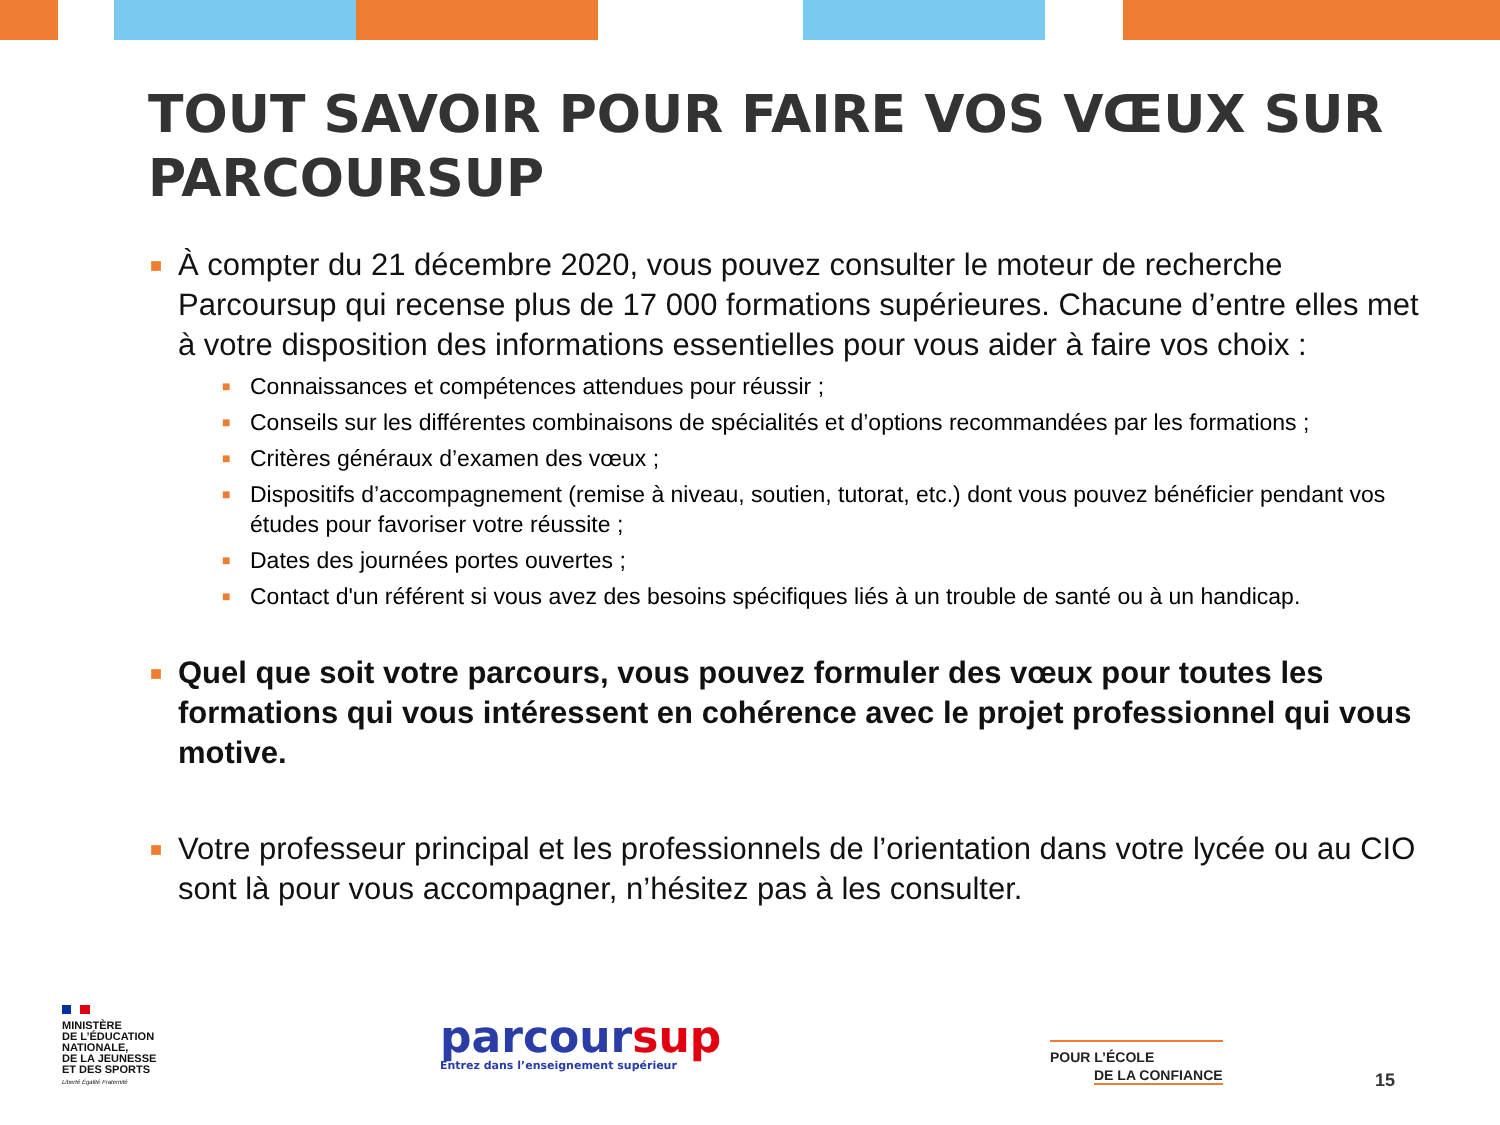TOUT SAVOIR POUR FAIRE VOS VŒUX SUR PARCOURSUP
■ À compter du 21 décembre 2020, vous pouvez consulter le moteur de recherche Parcoursup qui recense plus de 17 000 formations supérieures. Chacune d’entre elles met à votre disposition des informations essentielles pour vous aider à faire vos choix :
■ Connaissances et compétences attendues pour réussir ;
■ Conseils sur les différentes combinaisons de spécialités et d’options recommandées par les formations ;
■ Critères généraux d’examen des vœux ;
■ Dispositifs d’accompagnement (remise à niveau, soutien, tutorat, etc.) dont vous pouvez bénéficier pendant vos études pour favoriser votre réussite ;
■ Dates des journées portes ouvertes ;
■ Contact d'un référent si vous avez des besoins spécifiques liés à un trouble de santé ou à un handicap.
■ Quel que soit votre parcours, vous pouvez formuler des vœux pour toutes les formations qui vous intéressent en cohérence avec le projet professionnel qui vous motive.
■ Votre professeur principal et les professionnels de l’orientation dans votre lycée ou au CIO sont là pour vous accompagner, n’hésitez pas à les consulter.
MINISTÈRE
DE L’ÉDUCATION
NATIONALE,
DE LA JEUNESSE
ET DES SPORTS
Liberté Égalité Fraternité
parcoursup
Entrez dans l’enseignement supérieur
POUR L’ÉCOLE
DE LA CONFIANCE
15